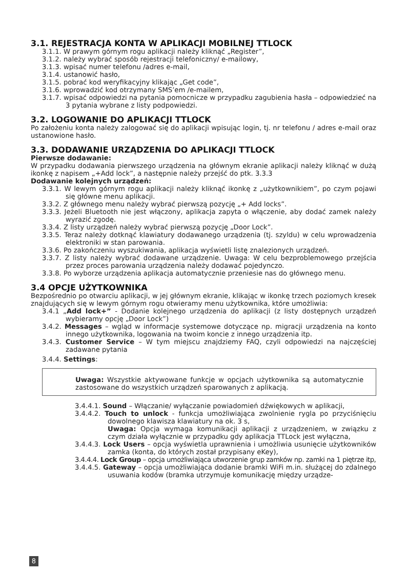3.1. REJESTRACJA KONTA W APLIKACJI MOBILNEJ TTLOCK
3.1.1. W prawym górnym rogu aplikacji należy kliknąć „Register”,
3.1.2. należy wybrać sposób rejestracji telefoniczny/ e-mailowy,
3.1.3. wpisać numer telefonu /adres e-mail,
3.1.4. ustanowić hasło,
3.1.5. pobrać kod weryfikacyjny klikając „Get code”,
3.1.6. wprowadzić kod otrzymany SMS’em /e-mailem,
3.1.7. wpisać odpowiedzi na pytania pomocnicze w przypadku zagubienia hasła – odpowiedzieć na 3 pytania wybrane z listy podpowiedzi.
3.2. LOGOWANIE DO APLIKACJI TTLOCK
Po założeniu konta należy zalogować się do aplikacji wpisując login, tj. nr telefonu / adres e-mail oraz ustanowione hasło.
3.3. DODAWANIE URZĄDZENIA DO APLIKACJI TTLOCK
Pierwsze dodawanie:
W przypadku dodawania pierwszego urządzenia na głównym ekranie aplikacji należy kliknąć w dużą ikonkę z napisem „+Add lock”, a następnie należy przejść do ptk. 3.3.3
Dodawanie kolejnych urządzeń:
3.3.1. W lewym górnym rogu aplikacji należy kliknąć ikonkę z „użytkownikiem”, po czym pojawi się główne menu aplikacji.
3.3.2. Z głównego menu należy wybrać pierwszą pozycję „+ Add locks”.
3.3.3. Jeżeli Bluetooth nie jest włączony, aplikacja zapyta o włączenie, aby dodać zamek należy wyrazić zgodę.
3.3.4. Z listy urządzeń należy wybrać pierwszą pozycję „Door Lock”.
3.3.5. Teraz należy dotknąć klawiatury dodawanego urządzenia (tj. szyldu) w celu wprowadzenia elektroniki w stan parowania.
3.3.6. Po zakończeniu wyszukiwania, aplikacja wyświetli listę znalezionych urządzeń.
3.3.7. Z listy należy wybrać dodawane urządzenie. Uwaga: W celu bezproblemowego przejścia przez proces parowania urządzenia należy dodawać pojedynczo.
3.3.8. Po wyborze urządzenia aplikacja automatycznie przeniesie nas do głównego menu.
3.4 OPCJE UŻYTKOWNIKA
Bezpośrednio po otwarciu aplikacji, w jej głównym ekranie, klikając w ikonkę trzech poziomych kresek znajdujących się w lewym górnym rogu otwieramy menu użytkownika, które umożliwia:
3.4.1 „Add lock+” - Dodanie kolejnego urządzenia do aplikacji (z listy dostępnych urządzeń wybieramy opcję „Door Lock”)
3.4.2. Messages – wgląd w informacje systemowe dotyczące np. migracji urządzenia na konto innego użytkownika, logowania na twoim koncie z innego urządzenia itp.
3.4.3. Customer Service – W tym miejscu znajdziemy FAQ, czyli odpowiedzi na najczęściej zadawane pytania
3.4.4. Settings:
Uwaga: Wszystkie aktywowane funkcje w opcjach użytkownika są automatycznie zastosowane do wszystkich urządzeń sparowanych z aplikacją.
3.4.4.1. Sound – Włączanie/ wyłączanie powiadomień dźwiękowych w aplikacji,
3.4.4.2. Touch to unlock - funkcja umożliwiająca zwolnienie rygla po przyciśnięciu dowolnego klawisza klawiatury na ok. 3 s,
Uwaga: Opcja wymaga komunikacji aplikacji z urządzeniem, w związku z czym działa wyłącznie w przypadku gdy aplikacja TTLock jest wyłączna,
3.4.4.3. Lock Users – opcja wyświetla uprawnienia i umożliwia usunięcie użytkowników zamka (konta, do których został przypisany eKey),
3.4.4.4. Lock Group – opcja umożliwiająca utworzenie grup zamków np. zamki na 1 piętrze itp,
3.4.4.5. Gateway – opcja umożliwiająca dodanie bramki WiFi m.in. służącej do zdalnego usuwania kodów (bramka utrzymuje komunikację między urządze-
8